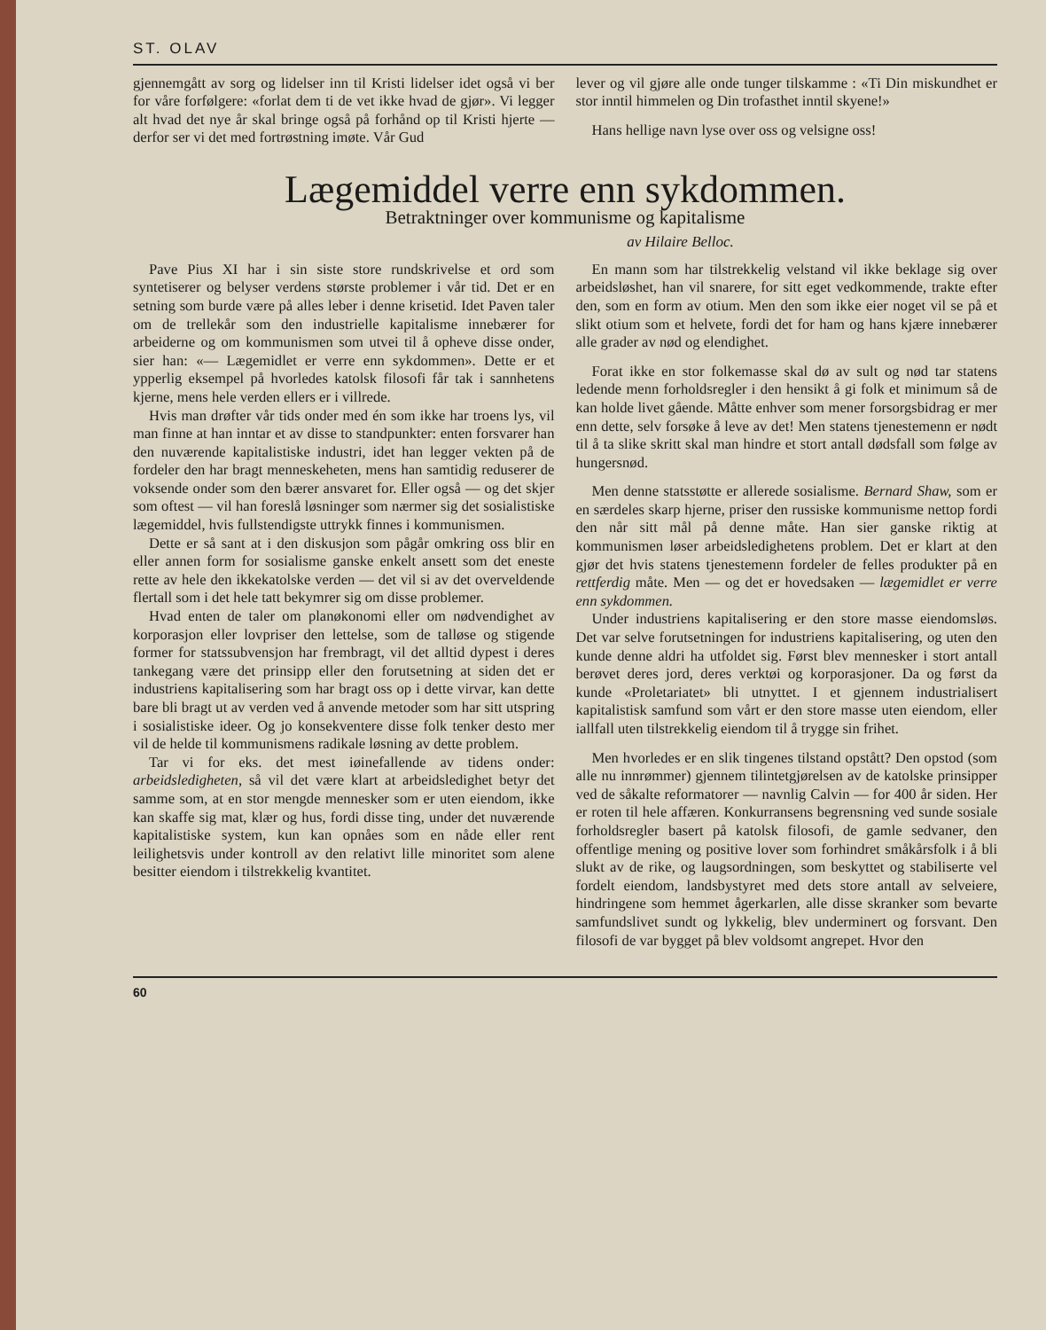ST. OLAV
gjennemgått av sorg og lidelser inn til Kristi lidelser idet også vi ber for våre forfølgere: «forlat dem ti de vet ikke hvad de gjør». Vi legger alt hvad det nye år skal bringe også på forhånd op til Kristi hjerte — derfor ser vi det med fortrøstning imøte. Vår Gud
lever og vil gjøre alle onde tunger tilskamme : «Ti Din miskundhet er stor inntil himmelen og Din trofasthet inntil skyene!»
Hans hellige navn lyse over oss og velsigne oss!
Lægemiddel verre enn sykdommen.
Betraktninger over kommunisme og kapitalisme
av Hilaire Belloc.
Pave Pius XI har i sin siste store rundskrivelse et ord som syntetiserer og belyser verdens største problemer i vår tid. Det er en setning som burde være på alles leber i denne krisetid. Idet Paven taler om de trellekår som den industrielle kapitalisme innebærer for arbeiderne og om kommunismen som utvei til å opheve disse onder, sier han: «— Lægemidlet er verre enn sykdommen». Dette er et ypperlig eksempel på hvorledes katolsk filosofi får tak i sannhetens kjerne, mens hele verden ellers er i villrede.
Hvis man drøfter vår tids onder med én som ikke har troens lys, vil man finne at han inntar et av disse to standpunkter: enten forsvarer han den nuværende kapitalistiske industri, idet han legger vekten på de fordeler den har bragt menneskeheten, mens han samtidig reduserer de voksende onder som den bærer ansvaret for. Eller også — og det skjer som oftest — vil han foreslå løsninger som nærmer sig det sosialistiske lægemiddel, hvis fullstendigste uttrykk finnes i kommunismen.
Dette er så sant at i den diskusjon som pågår omkring oss blir en eller annen form for sosialisme ganske enkelt ansett som det eneste rette av hele den ikkekatolske verden — det vil si av det overveldende flertall som i det hele tatt bekymrer sig om disse problemer.
Hvad enten de taler om planøkonomi eller om nødvendighet av korporasjon eller lovpriser den lettelse, som de talløse og stigende former for statssubvensjon har frembragt, vil det alltid dypest i deres tankegang være det prinsipp eller den forutsetning at siden det er industriens kapitalisering som har bragt oss op i dette virvar, kan dette bare bli bragt ut av verden ved å anvende metoder som har sitt utspring i sosialistiske ideer. Og jo konsekventere disse folk tenker desto mer vil de helde til kommunismens radikale løsning av dette problem.
Tar vi for eks. det mest iøinefallende av tidens onder: arbeidsledigheten, så vil det være klart at arbeidsledighet betyr det samme som, at en stor mengde mennesker som er uten eiendom, ikke kan skaffe sig mat, klær og hus, fordi disse ting, under det nuværende kapitalistiske system, kun kan opnåes som en nåde eller rent leilighetsvis under kontroll av den relativt lille minoritet som alene besitter eiendom i tilstrekkelig kvantitet.
En mann som har tilstrekkelig velstand vil ikke beklage sig over arbeidsløshet, han vil snarere, for sitt eget vedkommende, trakte efter den, som en form av otium. Men den som ikke eier noget vil se på et slikt otium som et helvete, fordi det for ham og hans kjære innebærer alle grader av nød og elendighet.
Forat ikke en stor folkemasse skal dø av sult og nød tar statens ledende menn forholdsregler i den hensikt å gi folk et minimum så de kan holde livet gående. Måtte enhver som mener forsorgsbidrag er mer enn dette, selv forsøke å leve av det! Men statens tjenestemenn er nødt til å ta slike skritt skal man hindre et stort antall dødsfall som følge av hungersnød.
Men denne statsstøtte er allerede sosialisme. Bernard Shaw, som er en særdeles skarp hjerne, priser den russiske kommunisme nettop fordi den når sitt mål på denne måte. Han sier ganske riktig at kommunismen løser arbeidsledighetens problem. Det er klart at den gjør det hvis statens tjenestemenn fordeler de felles produkter på en rettferdig måte. Men — og det er hovedsaken — lægemidlet er verre enn sykdommen.
Under industriens kapitalisering er den store masse eiendomsløs. Det var selve forutsetningen for industriens kapitalisering, og uten den kunde denne aldri ha utfoldet sig. Først blev mennesker i stort antall berøvet deres jord, deres verktøi og korporasjoner. Da og først da kunde «Proletariatet» bli utnyttet. I et gjennem industrialisert kapitalistisk samfund som vårt er den store masse uten eiendom, eller iallfall uten tilstrekkelig eiendom til å trygge sin frihet.
Men hvorledes er en slik tingenes tilstand opstått? Den opstod (som alle nu innrømmer) gjennem tilintetgjørelsen av de katolske prinsipper ved de såkalte reformatorer — navnlig Calvin — for 400 år siden. Her er roten til hele affæren. Konkurransens begrensning ved sunde sosiale forholdsregler basert på katolsk filosofi, de gamle sedvaner, den offentlige mening og positive lover som forhindret småkårsfolk i å bli slukt av de rike, og laugsordningen, som beskyttet og stabiliserte vel fordelt eiendom, landsbystyret med dets store antall av selveiere, hindringene som hemmet ågerkarlen, alle disse skranker som bevarte samfundslivet sundt og lykkelig, blev underminert og forsvant. Den filosofi de var bygget på blev voldsomt angrepet. Hvor den
60